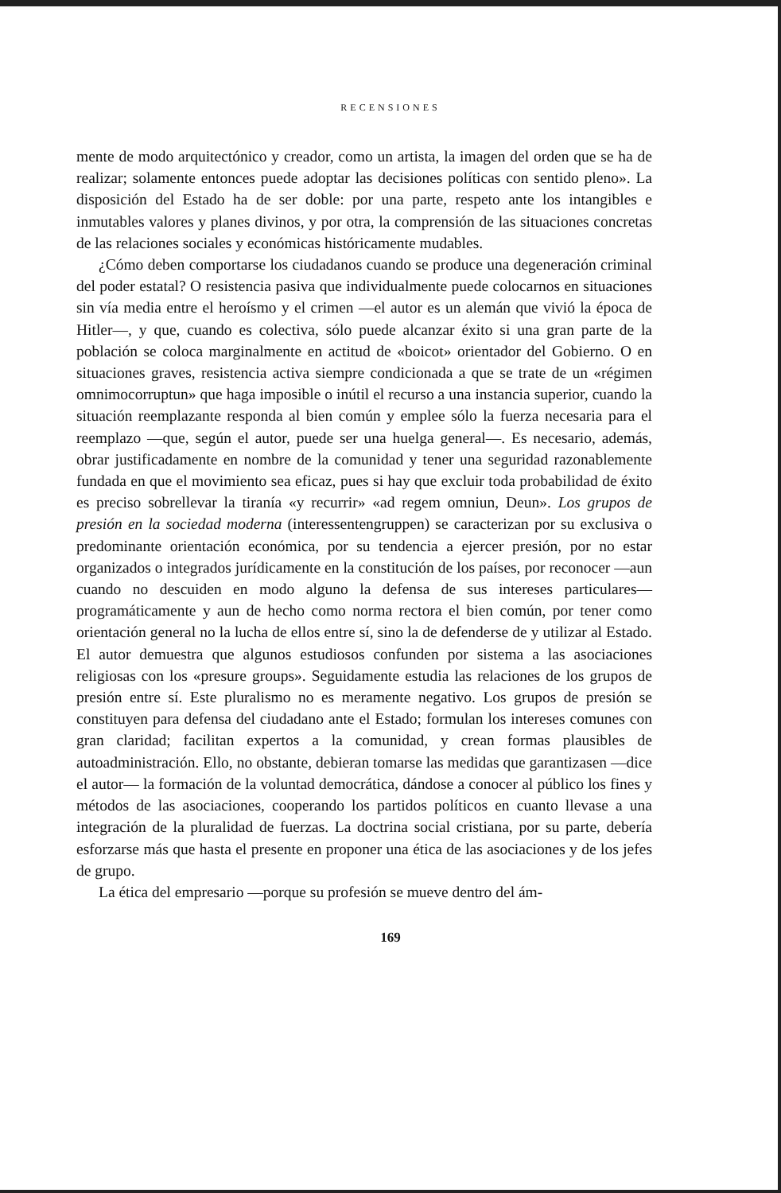RECENSIONES
mente de modo arquitectónico y creador, como un artista, la imagen del orden que se ha de realizar; solamente entonces puede adoptar las decisiones políticas con sentido pleno». La disposición del Estado ha de ser doble: por una parte, respeto ante los intangibles e inmutables valores y planes divinos, y por otra, la comprensión de las situaciones concretas de las relaciones sociales y económicas históricamente mudables.
¿Cómo deben comportarse los ciudadanos cuando se produce una degeneración criminal del poder estatal? O resistencia pasiva que individualmente puede colocarnos en situaciones sin vía media entre el heroísmo y el crimen —el autor es un alemán que vivió la época de Hitler—, y que, cuando es colectiva, sólo puede alcanzar éxito si una gran parte de la población se coloca marginalmente en actitud de «boicot» orientador del Gobierno. O en situaciones graves, resistencia activa siempre condicionada a que se trate de un «régimen omnimocorruptun» que haga imposible o inútil el recurso a una instancia superior, cuando la situación reemplazante responda al bien común y emplee sólo la fuerza necesaria para el reemplazo —que, según el autor, puede ser una huelga general—. Es necesario, además, obrar justificadamente en nombre de la comunidad y tener una seguridad razonablemente fundada en que el movimiento sea eficaz, pues si hay que excluir toda probabilidad de éxito es preciso sobrellevar la tiranía «y recurrir» «ad regem omniun, Deun». Los grupos de presión en la sociedad moderna (interessentengruppen) se caracterizan por su exclusiva o predominante orientación económica, por su tendencia a ejercer presión, por no estar organizados o integrados jurídicamente en la constitución de los países, por reconocer —aun cuando no descuiden en modo alguno la defensa de sus intereses particulares— programáticamente y aun de hecho como norma rectora el bien común, por tener como orientación general no la lucha de ellos entre sí, sino la de defenderse de y utilizar al Estado. El autor demuestra que algunos estudiosos confunden por sistema a las asociaciones religiosas con los «presure groups». Seguidamente estudia las relaciones de los grupos de presión entre sí. Este pluralismo no es meramente negativo. Los grupos de presión se constituyen para defensa del ciudadano ante el Estado; formulan los intereses comunes con gran claridad; facilitan expertos a la comunidad, y crean formas plausibles de autoadministración. Ello, no obstante, debieran tomarse las medidas que garantizasen —dice el autor— la formación de la voluntad democrática, dándose a conocer al público los fines y métodos de las asociaciones, cooperando los partidos políticos en cuanto llevase a una integración de la pluralidad de fuerzas. La doctrina social cristiana, por su parte, debería esforzarse más que hasta el presente en proponer una ética de las asociaciones y de los jefes de grupo.
La ética del empresario —porque su profesión se mueve dentro del ám-
169